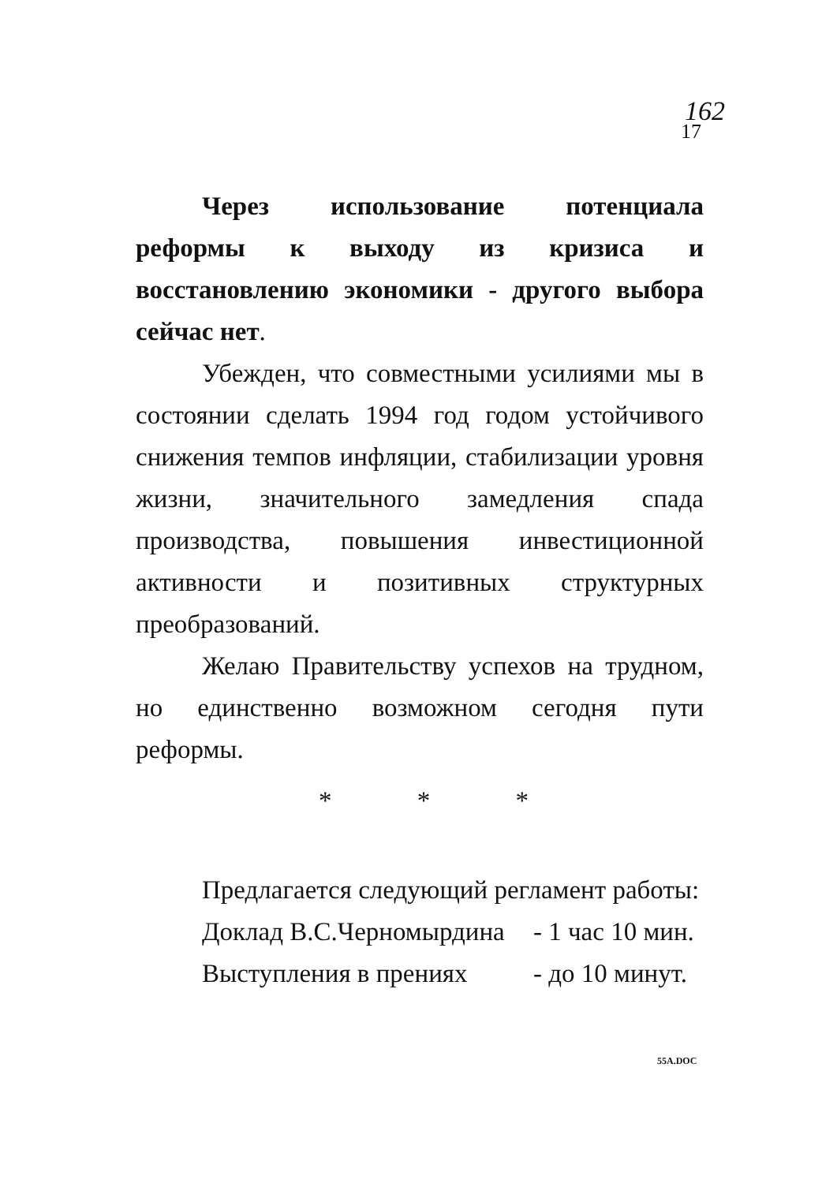162
17
Через использование потенциала реформы к выходу из кризиса и восстановлению экономики - другого выбора сейчас нет.
Убежден, что совместными усилиями мы в состоянии сделать 1994 год годом устойчивого снижения темпов инфляции, стабилизации уровня жизни, значительного замедления спада производства, повышения инвестиционной активности и позитивных структурных преобразований.
Желаю Правительству успехов на трудном, но единственно возможном сегодня пути реформы.
* * *
Предлагается следующий регламент работы:
Доклад В.С.Черномырдина - 1 час 10 мин.
Выступления в прениях - до 10 минут.
55A.DOC